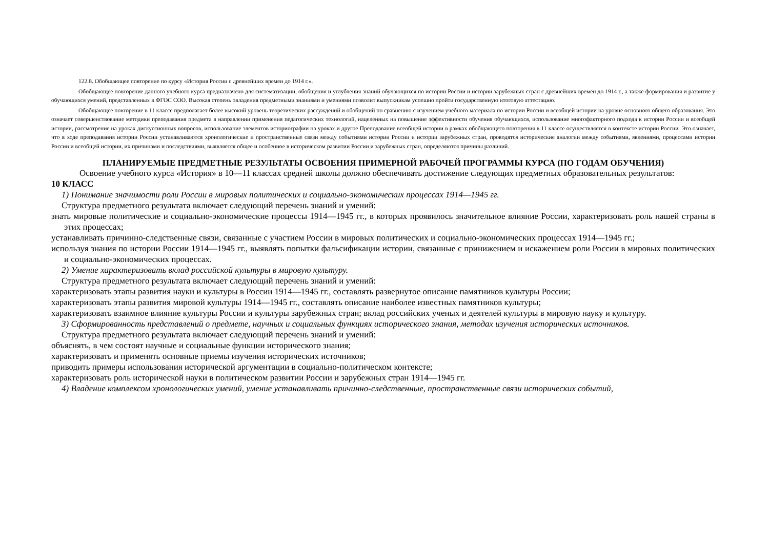122.8. Обобщающее повторение по курсу «История России с древнейших времен до 1914 г.».
Обобщающее повторение данного учебного курса предназначено для систематизации, обобщения и углубления знаний обучающихся по истории России и истории зарубежных стран с древнейших времен до 1914 г., а также формирования и развитие у обучающихся умений, представленных в ФГОС СОО. Высокая степень овладения предметными знаниями и умениями позволит выпускникам успешно пройти государственную итоговую аттестацию.
Обобщающее повторение в 11 классе предполагает более высокий уровень теоретических рассуждений и обобщений по сравнению с изучением учебного материала по истории России и всеобщей истории на уровне основного общего образования. Это означает совершенствование методики преподавания предмета в направлении применения педагогических технологий, нацеленных на повышение эффективности обучения обучающихся, использование многофакторного подхода к истории России и всеобщей истории, рассмотрение на уроках дискуссионных вопросов, использование элементов историографии на уроках и другое Преподавание всеобщей истории в рамках обобщающего повторения в 11 классе осуществляется в контексте истории России. Это означает, что в ходе преподавания истории России устанавливаются хронологические и пространственные связи между событиями истории России и истории зарубежных стран, проводятся исторические аналогии между событиями, явлениями, процессами истории России и всеобщей истории, их причинами и последствиями, выявляется общее и особенное в историческом развитии России и зарубежных стран, определяются причины различий.
ПЛАНИРУЕМЫЕ ПРЕДМЕТНЫЕ РЕЗУЛЬТАТЫ ОСВОЕНИЯ ПРИМЕРНОЙ РАБОЧЕЙ ПРОГРАММЫ КУРСА (ПО ГОДАМ ОБУЧЕНИЯ)
Освоение учебного курса «История» в 10—11 классах средней школы должно обеспечивать достижение следующих предметных образовательных результатов:
10 КЛАСС
1) Понимание значимости роли России в мировых политических и социально-экономических процессах 1914—1945 гг.
Структура предметного результата включает следующий перечень знаний и умений:
знать мировые политические и социально-экономические процессы 1914—1945 гг., в которых проявилось значительное влияние России, характеризовать роль нашей страны в этих процессах;
устанавливать причинно-следственные связи, связанные с участием России в мировых политических и социально-экономических процессах 1914—1945 гг.;
используя знания по истории России 1914—1945 гг., выявлять попытки фальсификации истории, связанные с принижением и искажением роли России в мировых политических и социально-экономических процессах.
2) Умение характеризовать вклад российской культуры в мировую культуру.
Структура предметного результата включает следующий перечень знаний и умений:
характеризовать этапы развития науки и культуры в России 1914—1945 гг., составлять развернутое описание памятников культуры России;
характеризовать этапы развития мировой культуры 1914—1945 гг., составлять описание наиболее известных памятников культуры;
характеризовать взаимное влияние культуры России и культуры зарубежных стран; вклад российских ученых и деятелей культуры в мировую науку и культуру.
3) Сформированность представлений о предмете, научных и социальных функциях исторического знания, методах изучения исторических источников.
Структура предметного результата включает следующий перечень знаний и умений:
объяснять, в чем состоят научные и социальные функции исторического знания;
характеризовать и применять основные приемы изучения исторических источников;
приводить примеры использования исторической аргументации в социально-политическом контексте;
характеризовать роль исторической науки в политическом развитии России и зарубежных стран 1914—1945 гг.
4) Владение комплексом хронологических умений, умение устанавливать причинно-следственные, пространственные связи исторических событий,